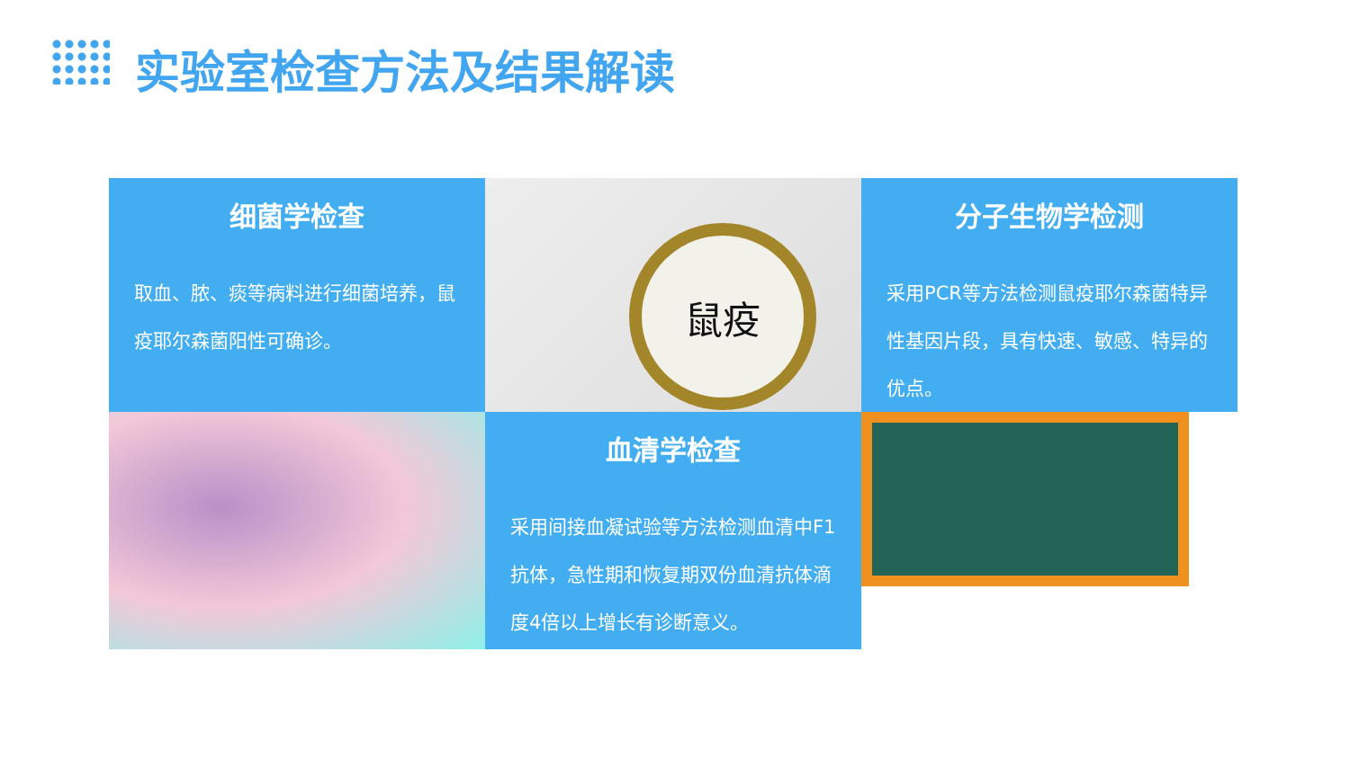实验室检查方法及结果解读
细菌学检查
取血、脓、痰等病料进行细菌培养，鼠疫耶尔森菌阳性可确诊。
鼠疫
分子生物学检测
采用PCR等方法检测鼠疫耶尔森菌特异性基因片段，具有快速、敏感、特异的优点。
血清学检查
采用间接血凝试验等方法检测血清中F1抗体，急性期和恢复期双份血清抗体滴度4倍以上增长有诊断意义。